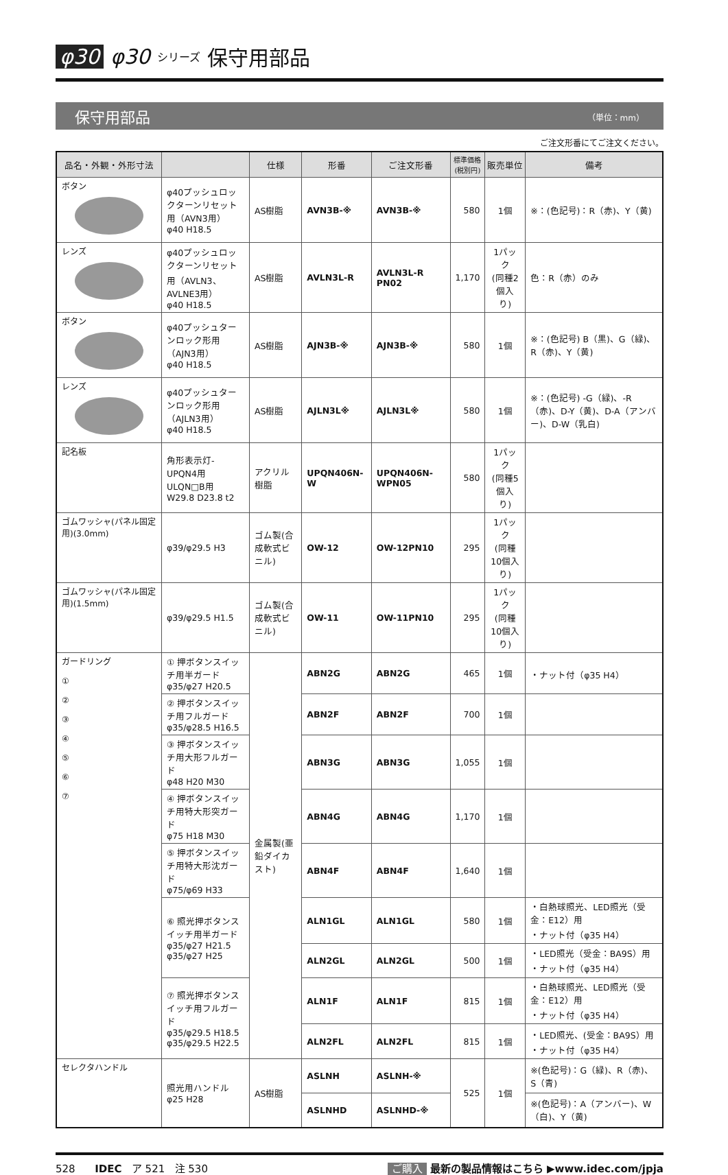φ30 φ30 シリーズ 保守用部品
保守用部品 （単位：mm）
ご注文形番にてご注文ください。
| 品名・外観・外形寸法 | | 仕様 | 形番 | ご注文形番 | 標準価格 (税別円) | 販売単位 | 備考 |
| --- | --- | --- | --- | --- | --- | --- | --- |
| ボタン | φ40プッシュロックターンリセット用（AVN3用） φ40 H18.5 | AS樹脂 | AVN3B-※ | AVN3B-※ | 580 | 1個 | ※：(色記号)：R（赤)、Y（黄) |
| レンズ | φ40プッシュロックターンリセット用（AVLN3、AVLNE3用） φ40 H18.5 | AS樹脂 | AVLN3L-R | AVLN3L-R PN02 | 1,170 | 1パック (同種2個入り) | 色：R（赤）のみ |
| ボタン | φ40プッシュターンロック形用（AJN3用） φ40 H18.5 | AS樹脂 | AJN3B-※ | AJN3B-※ | 580 | 1個 | ※：(色記号) B（黒)、G（緑)、R（赤)、Y（黄) |
| レンズ | φ40プッシュターンロック形用（AJLN3用） φ40 H18.5 | AS樹脂 | AJLN3L※ | AJLN3L※ | 580 | 1個 | ※：(色記号) -G（緑)、-R（赤)、D-Y（黄)、D-A（アンバー)、D-W（乳白) |
| 記名板 | 角形表示灯-UPQN4用 ULQN□B用 W29.8 D23.8 t2 | アクリル樹脂 | UPQN406N-W | UPQN406N-WPN05 | 580 | 1パック (同種5個入り) | |
| ゴムワッシャ(パネル固定用)(3.0mm) | φ39/φ29.5 H3 | ゴム製(合成軟式ビニル) | OW-12 | OW-12PN10 | 295 | 1パック (同種10個入り) | |
| ゴムワッシャ(パネル固定用)(1.5mm) | φ39/φ29.5 H1.5 | ゴム製(合成軟式ビニル) | OW-11 | OW-11PN10 | 295 | 1パック (同種10個入り) | |
| ガードリング ① ② ③ ④ ⑤ ⑥ ⑦ | ① 押ボタンスイッチ用半ガード φ35/φ27 H20.5 | 金属製(亜鉛ダイカスト) | ABN2G | ABN2G | 465 | 1個 | ・ナット付（φ35 H4） |
| | ② 押ボタンスイッチ用フルガード φ35/φ28.5 H16.5 | | ABN2F | ABN2F | 700 | 1個 | |
| | ③ 押ボタンスイッチ用大形フルガード φ48 H20 M30 | | ABN3G | ABN3G | 1,055 | 1個 | |
| | ④ 押ボタンスイッチ用特大形突ガード φ75 H18 M30 | | ABN4G | ABN4G | 1,170 | 1個 | |
| | ⑤ 押ボタンスイッチ用特大形沈ガード φ75/φ69 H33 | | ABN4F | ABN4F | 1,640 | 1個 | |
| | ⑥ 照光押ボタンスイッチ用半ガード φ35/φ27 H21.5 φ35/φ27 H25 | | ALN1GL | ALN1GL | 580 | 1個 | ・白熱球照光、LED照光（受金：E12）用 ・ナット付（φ35 H4） |
| | | | ALN2GL | ALN2GL | 500 | 1個 | ・LED照光（受金：BA9S）用 ・ナット付（φ35 H4） |
| | ⑦ 照光押ボタンスイッチ用フルガード φ35/φ29.5 H18.5 φ35/φ29.5 H22.5 | | ALN1F | ALN1F | 815 | 1個 | ・白熱球照光、LED照光（受金：E12）用 ・ナット付（φ35 H4） |
| | | | ALN2FL | ALN2FL | 815 | 1個 | ・LED照光、(受金：BA9S）用 ・ナット付（φ35 H4） |
| セレクタハンドル | 照光用ハンドル φ25 H28 | AS樹脂 | ASLNH | ASLNH-※ | 525 | 1個 | ※(色記号)：G（緑)、R（赤)、S（青) |
| | | | ASLNHD | ASLNHD-※ | | | ※(色記号)：A（アンバー)、W（白)、Y（黄) |
528 IDEC ア 521 注 530 ご購入 最新の製品情報はこちら ▶www.idec.com/jpja